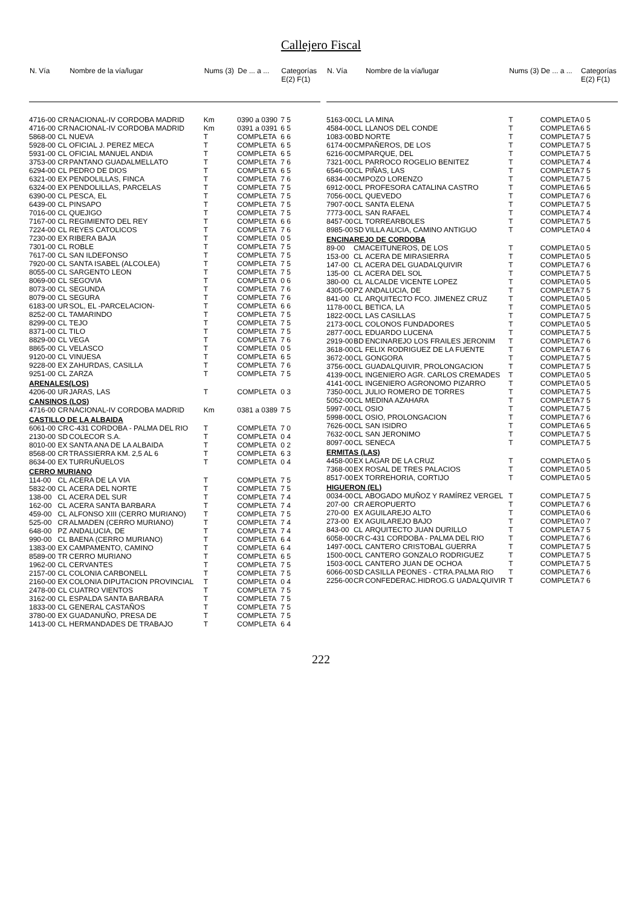Callejero Fiscal
| N. Vía | | Nombre de la vía/lugar | Nums (3) | De ... a ... | Categorías E(2) F(1) |
| --- | --- | --- | --- | --- | --- |
| 4716-00 | CR | NACIONAL-IV CORDOBA MADRID | Km | 0390 a 0390 | 7 5 |
| 4716-00 | CR | NACIONAL-IV CORDOBA MADRID | Km | 0391 a 0391 | 6 5 |
| 5868-00 | CL | NUEVA | T | COMPLETA | 6 6 |
| 5928-00 | CL | OFICIAL J. PEREZ MECA | T | COMPLETA | 6 5 |
| 5931-00 | CL | OFICIAL MANUEL ANDIA | T | COMPLETA | 6 5 |
| 3753-00 | CR | PANTANO GUADALMELLATO | T | COMPLETA | 7 6 |
| 6294-00 | CL | PEDRO DE DIOS | T | COMPLETA | 6 5 |
| 6321-00 | EX | PENDOLILLAS, FINCA | T | COMPLETA | 7 6 |
| 6324-00 | EX | PENDOLILLAS, PARCELAS | T | COMPLETA | 7 5 |
| 6390-00 | CL | PESCA, EL | T | COMPLETA | 7 5 |
| 6439-00 | CL | PINSAPO | T | COMPLETA | 7 5 |
| 7016-00 | CL | QUEJIGO | T | COMPLETA | 7 5 |
| 7167-00 | CL | REGIMIENTO DEL REY | T | COMPLETA | 6 6 |
| 7224-00 | CL | REYES CATOLICOS | T | COMPLETA | 7 6 |
| 7230-00 | EX | RIBERA BAJA | T | COMPLETA | 0 5 |
| 7301-00 | CL | ROBLE | T | COMPLETA | 7 5 |
| 7617-00 | CL | SAN ILDEFONSO | T | COMPLETA | 7 5 |
| 7920-00 | CL | SANTA ISABEL (ALCOLEA) | T | COMPLETA | 7 5 |
| 8055-00 | CL | SARGENTO LEON | T | COMPLETA | 7 5 |
| 8069-00 | CL | SEGOVIA | T | COMPLETA | 0 6 |
| 8073-00 | CL | SEGUNDA | T | COMPLETA | 7 6 |
| 8079-00 | CL | SEGURA | T | COMPLETA | 7 6 |
| 6183-00 | UR | SOL, EL -PARCELACION- | T | COMPLETA | 6 6 |
| 8252-00 | CL | TAMARINDO | T | COMPLETA | 7 5 |
| 8299-00 | CL | TEJO | T | COMPLETA | 7 5 |
| 8371-00 | CL | TILO | T | COMPLETA | 7 5 |
| 8829-00 | CL | VEGA | T | COMPLETA | 7 6 |
| 8865-00 | CL | VELASCO | T | COMPLETA | 0 5 |
| 9120-00 | CL | VINUESA | T | COMPLETA | 6 5 |
| 9228-00 | EX | ZAHURDAS, CASILLA | T | COMPLETA | 7 6 |
| 9251-00 | CL | ZARZA | T | COMPLETA | 7 5 |
| ARENALES(LOS) | | | | | |
| 4206-00 | UR | JARAS, LAS | T | COMPLETA | 0 3 |
| CANSINOS (LOS) | | | | | |
| 4716-00 | CR | NACIONAL-IV CORDOBA MADRID | Km | 0381 a 0389 | 7 5 |
| CASTILLO DE LA ALBAIDA | | | | | |
| 6061-00 | CR | C-431 CORDOBA - PALMA DEL RIO | T | COMPLETA | 7 0 |
| 2130-00 | SD | COLECOR S.A. | T | COMPLETA | 0 4 |
| 8010-00 | EX | SANTA ANA DE LA ALBAIDA | T | COMPLETA | 0 2 |
| 8568-00 | CR | TRASSIERRA KM. 2,5 AL 6 | T | COMPLETA | 6 3 |
| 8634-00 | EX | TURRUÑUELOS | T | COMPLETA | 0 4 |
| CERRO MURIANO | | | | | |
| 114-00 | CL | ACERA DE LA VIA | T | COMPLETA | 7 5 |
| 5832-00 | CL | ACERA DEL NORTE | T | COMPLETA | 7 5 |
| 138-00 | CL | ACERA DEL SUR | T | COMPLETA | 7 4 |
| 162-00 | CL | ACERA SANTA BARBARA | T | COMPLETA | 7 4 |
| 459-00 | CL | ALFONSO XIII (CERRO MURIANO) | T | COMPLETA | 7 5 |
| 525-00 | CR | ALMADEN (CERRO MURIANO) | T | COMPLETA | 7 4 |
| 648-00 | PZ | ANDALUCIA, DE | T | COMPLETA | 7 4 |
| 990-00 | CL | BAENA (CERRO MURIANO) | T | COMPLETA | 6 4 |
| 1383-00 | EX | CAMPAMENTO, CAMINO | T | COMPLETA | 6 4 |
| 8589-00 | TR | CERRO MURIANO | T | COMPLETA | 6 5 |
| 1962-00 | CL | CERVANTES | T | COMPLETA | 7 5 |
| 2157-00 | CL | COLONIA CARBONELL | T | COMPLETA | 7 5 |
| 2160-00 | EX | COLONIA DIPUTACION PROVINCIAL | T | COMPLETA | 0 4 |
| 2478-00 | CL | CUATRO VIENTOS | T | COMPLETA | 7 5 |
| 3162-00 | CL | ESPALDA SANTA BARBARA | T | COMPLETA | 7 5 |
| 1833-00 | CL | GENERAL CASTAÑOS | T | COMPLETA | 7 5 |
| 3780-00 | EX | GUADANUÑO, PRESA DE | T | COMPLETA | 7 5 |
| 1413-00 | CL | HERMANDADES DE TRABAJO | T | COMPLETA | 6 4 |
| N. Vía | | Nombre de la vía/lugar | Nums (3) | De ... a ... | Categorías E(2) F(1) |
| --- | --- | --- | --- | --- | --- |
| 5163-00 | CL | LA MINA | T | COMPLETA | 0 5 |
| 4584-00 | CL | LLANOS DEL CONDE | T | COMPLETA | 6 5 |
| 1083-00 | BD | NORTE | T | COMPLETA | 7 5 |
| 6174-00 | CM | PAÑEROS, DE LOS | T | COMPLETA | 7 5 |
| 6216-00 | CM | PARQUE, DEL | T | COMPLETA | 7 5 |
| 7321-00 | CL | PARROCO ROGELIO BENITEZ | T | COMPLETA | 7 4 |
| 6546-00 | CL | PIÑAS, LAS | T | COMPLETA | 7 5 |
| 6834-00 | CM | POZO LORENZO | T | COMPLETA | 7 5 |
| 6912-00 | CL | PROFESORA CATALINA CASTRO | T | COMPLETA | 6 5 |
| 7056-00 | CL | QUEVEDO | T | COMPLETA | 7 6 |
| 7907-00 | CL | SANTA ELENA | T | COMPLETA | 7 5 |
| 7773-00 | CL | SAN RAFAEL | T | COMPLETA | 7 4 |
| 8457-00 | CL | TORREARBOLES | T | COMPLETA | 7 5 |
| 8985-00 | SD | VILLA ALICIA, CAMINO ANTIGUO | T | COMPLETA | 0 4 |
| ENCINAREJO DE CORDOBA | | | | | |
| 89-00 | CM | ACEITUNEROS, DE LOS | T | COMPLETA | 0 5 |
| 153-00 | CL | ACERA DE MIRASIERRA | T | COMPLETA | 0 5 |
| 147-00 | CL | ACERA DEL GUADALQUIVIR | T | COMPLETA | 7 6 |
| 135-00 | CL | ACERA DEL SOL | T | COMPLETA | 7 5 |
| 380-00 | CL | ALCALDE VICENTE LOPEZ | T | COMPLETA | 0 5 |
| 4305-00 | PZ | ANDALUCIA, DE | T | COMPLETA | 7 5 |
| 841-00 | CL | ARQUITECTO FCO. JIMENEZ CRUZ | T | COMPLETA | 0 5 |
| 1178-00 | CL | BETICA, LA | T | COMPLETA | 0 5 |
| 1822-00 | CL | LAS CASILLAS | T | COMPLETA | 7 5 |
| 2173-00 | CL | COLONOS FUNDADORES | T | COMPLETA | 0 5 |
| 2877-00 | CL | EDUARDO LUCENA | T | COMPLETA | 7 5 |
| 2919-00 | BD | ENCINAREJO LOS FRAILES JERONIM | T | COMPLETA | 7 6 |
| 3618-00 | CL | FELIX RODRIGUEZ DE LA FUENTE | T | COMPLETA | 7 6 |
| 3672-00 | CL | GONGORA | T | COMPLETA | 7 5 |
| 3756-00 | CL | GUADALQUIVIR, PROLONGACION | T | COMPLETA | 7 5 |
| 4139-00 | CL | INGENIERO AGR. CARLOS CREMADES | T | COMPLETA | 0 5 |
| 4141-00 | CL | INGENIERO AGRONOMO PIZARRO | T | COMPLETA | 0 5 |
| 7350-00 | CL | JULIO ROMERO DE TORRES | T | COMPLETA | 7 5 |
| 5052-00 | CL | MEDINA AZAHARA | T | COMPLETA | 7 5 |
| 5997-00 | CL | OSIO | T | COMPLETA | 7 5 |
| 5998-00 | CL | OSIO, PROLONGACION | T | COMPLETA | 7 6 |
| 7626-00 | CL | SAN ISIDRO | T | COMPLETA | 6 5 |
| 7632-00 | CL | SAN JERONIMO | T | COMPLETA | 7 5 |
| 8097-00 | CL | SENECA | T | COMPLETA | 7 5 |
| ERMITAS (LAS) | | | | | |
| 4458-00 | EX | LAGAR DE LA CRUZ | T | COMPLETA | 0 5 |
| 7368-00 | EX | ROSAL DE TRES PALACIOS | T | COMPLETA | 0 5 |
| 8517-00 | EX | TORREHORIA, CORTIJO | T | COMPLETA | 0 5 |
| HIGUERON (EL) | | | | | |
| 0034-00 | CL | ABOGADO MUÑOZ Y RAMÍREZ VERGEL | T | COMPLETA | 7 5 |
| 207-00 | CR | AEROPUERTO | T | COMPLETA | 7 6 |
| 270-00 | EX | AGUILAREJO ALTO | T | COMPLETA | 0 6 |
| 273-00 | EX | AGUILAREJO BAJO | T | COMPLETA | 0 7 |
| 843-00 | CL | ARQUITECTO JUAN DURILLO | T | COMPLETA | 7 5 |
| 6058-00 | CR | C-431 CORDOBA - PALMA DEL RIO | T | COMPLETA | 7 6 |
| 1497-00 | CL | CANTERO CRISTOBAL GUERRA | T | COMPLETA | 7 5 |
| 1500-00 | CL | CANTERO GONZALO RODRIGUEZ | T | COMPLETA | 7 5 |
| 1503-00 | CL | CANTERO JUAN DE OCHOA | T | COMPLETA | 7 5 |
| 6066-00 | SD | CASILLA PEONES - CTRA.PALMA RIO | T | COMPLETA | 7 6 |
| 2256-00 | CR | CONFEDERAC.HIDROG.G UADALQUIVIR | T | COMPLETA | 7 6 |
222